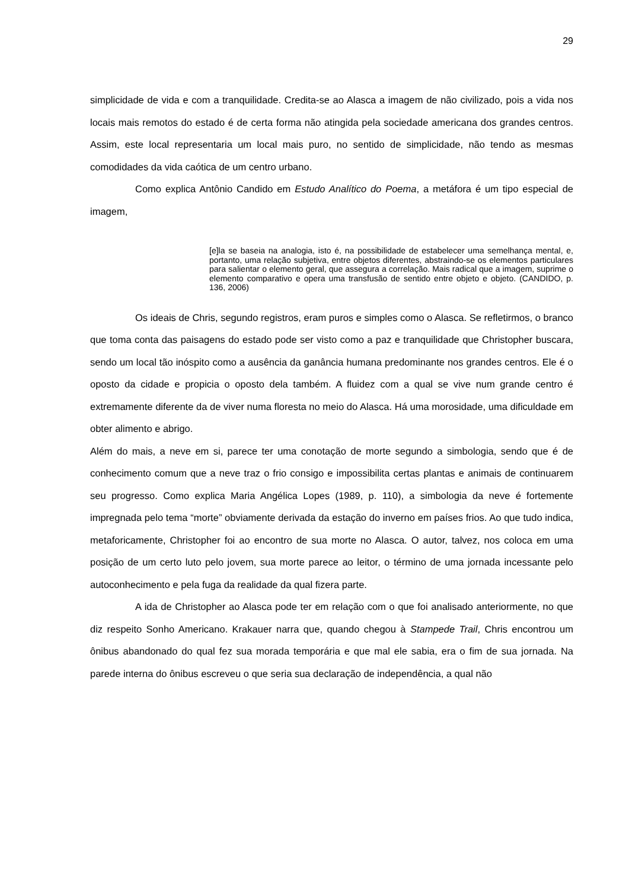29
simplicidade de vida e com a tranquilidade. Credita-se ao Alasca a imagem de não civilizado, pois a vida nos locais mais remotos do estado é de certa forma não atingida pela sociedade americana dos grandes centros. Assim, este local representaria um local mais puro, no sentido de simplicidade, não tendo as mesmas comodidades da vida caótica de um centro urbano.
Como explica Antônio Candido em Estudo Analítico do Poema, a metáfora é um tipo especial de imagem,
[e]la se baseia na analogia, isto é, na possibilidade de estabelecer uma semelhança mental, e, portanto, uma relação subjetiva, entre objetos diferentes, abstraindo-se os elementos particulares para salientar o elemento geral, que assegura a correlação. Mais radical que a imagem, suprime o elemento comparativo e opera uma transfusão de sentido entre objeto e objeto. (CANDIDO, p. 136, 2006)
Os ideais de Chris, segundo registros, eram puros e simples como o Alasca. Se refletirmos, o branco que toma conta das paisagens do estado pode ser visto como a paz e tranquilidade que Christopher buscara, sendo um local tão inóspito como a ausência da ganância humana predominante nos grandes centros. Ele é o oposto da cidade e propicia o oposto dela também. A fluidez com a qual se vive num grande centro é extremamente diferente da de viver numa floresta no meio do Alasca. Há uma morosidade, uma dificuldade em obter alimento e abrigo.
Além do mais, a neve em si, parece ter uma conotação de morte segundo a simbologia, sendo que é de conhecimento comum que a neve traz o frio consigo e impossibilita certas plantas e animais de continuarem seu progresso. Como explica Maria Angélica Lopes (1989, p. 110), a simbologia da neve é fortemente impregnada pelo tema “morte” obviamente derivada da estação do inverno em países frios. Ao que tudo indica, metaforicamente, Christopher foi ao encontro de sua morte no Alasca. O autor, talvez, nos coloca em uma posição de um certo luto pelo jovem, sua morte parece ao leitor, o término de uma jornada incessante pelo autoconhecimento e pela fuga da realidade da qual fizera parte.
A ida de Christopher ao Alasca pode ter em relação com o que foi analisado anteriormente, no que diz respeito Sonho Americano. Krakauer narra que, quando chegou à Stampede Trail, Chris encontrou um ônibus abandonado do qual fez sua morada temporária e que mal ele sabia, era o fim de sua jornada. Na parede interna do ônibus escreveu o que seria sua declaração de independência, a qual não